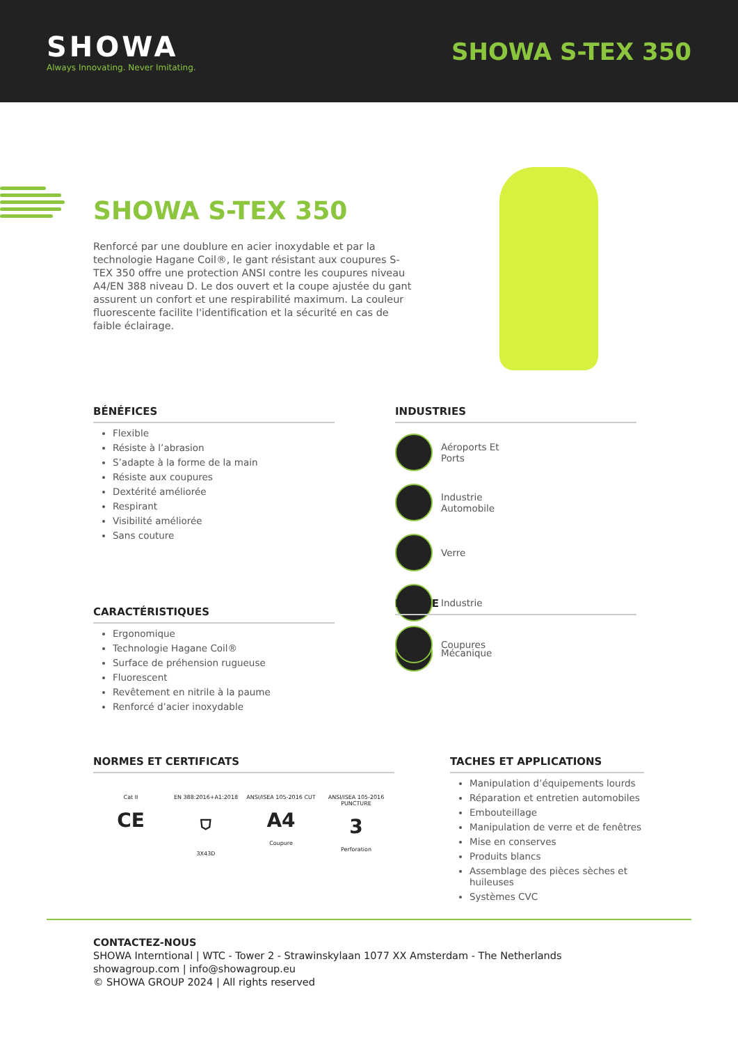SHOWA
Always Innovating. Never Imitating.
SHOWA S-TEX 350
SHOWA S-TEX 350
Renforcé par une doublure en acier inoxydable et par la technologie Hagane Coil®, le gant résistant aux coupures S-TEX 350 offre une protection ANSI contre les coupures niveau A4/EN 388 niveau D. Le dos ouvert et la coupe ajustée du gant assurent un confort et une respirabilité maximum. La couleur fluorescente facilite l'identification et la sécurité en cas de faible éclairage.
BÉNÉFICES
Flexible
Résiste à l’abrasion
S’adapte à la forme de la main
Résiste aux coupures
Dextérité améliorée
Respirant
Visibilité améliorée
Sans couture
INDUSTRIES
Aéroports Et Ports
Industrie Automobile
Verre
Industrie
Mécanique
CARACTÉRISTIQUES
Ergonomique
Technologie Hagane Coil®
Surface de préhension rugueuse
Fluorescent
Revêtement en nitrile à la paume
Renforcé d’acier inoxydable
RISQUE
Coupures
NORMES ET CERTIFICATS
Cat II
CE
EN 388:2016+A1:2018
⛉
3X43D
ANSI/ISEA 105-2016 CUT
A4
Coupure
ANSI/ISEA 105-2016 PUNCTURE
3
Perforation
TACHES ET APPLICATIONS
Manipulation d’équipements lourds
Réparation et entretien automobiles
Embouteillage
Manipulation de verre et de fenêtres
Mise en conserves
Produits blancs
Assemblage des pièces sèches et huileuses
Systèmes CVC
CONTACTEZ-NOUS
SHOWA Interntional | WTC - Tower 2 - Strawinskylaan 1077 XX Amsterdam - The Netherlands
showagroup.com | info@showagroup.eu
© SHOWA GROUP 2024 | All rights reserved